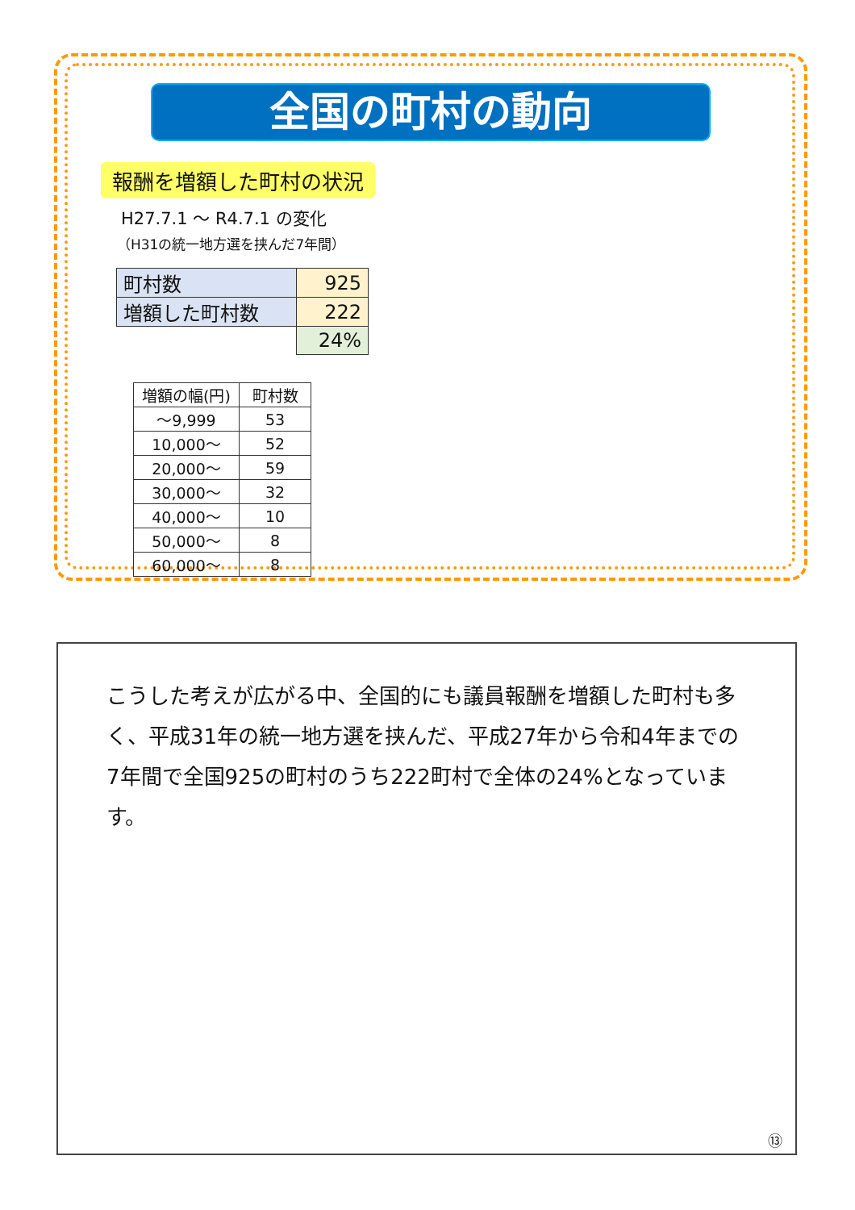全国の町村の動向
報酬を増額した町村の状況
H27.7.1 ～ R4.7.1 の変化
（H31の統一地方選を挟んだ7年間）
| 町村数 | 925 |
| 増額した町村数 | 222 |
| | 24% |
| 増額の幅(円) | 町村数 |
| --- | --- |
| ～9,999 | 53 |
| 10,000～ | 52 |
| 20,000～ | 59 |
| 30,000～ | 32 |
| 40,000～ | 10 |
| 50,000～ | 8 |
| 60,000～ | 8 |
こうした考えが広がる中、全国的にも議員報酬を増額した町村も多く、平成31年の統一地方選を挟んだ、平成27年から令和4年までの7年間で全国925の町村のうち222町村で全体の24%となっています。
⑬